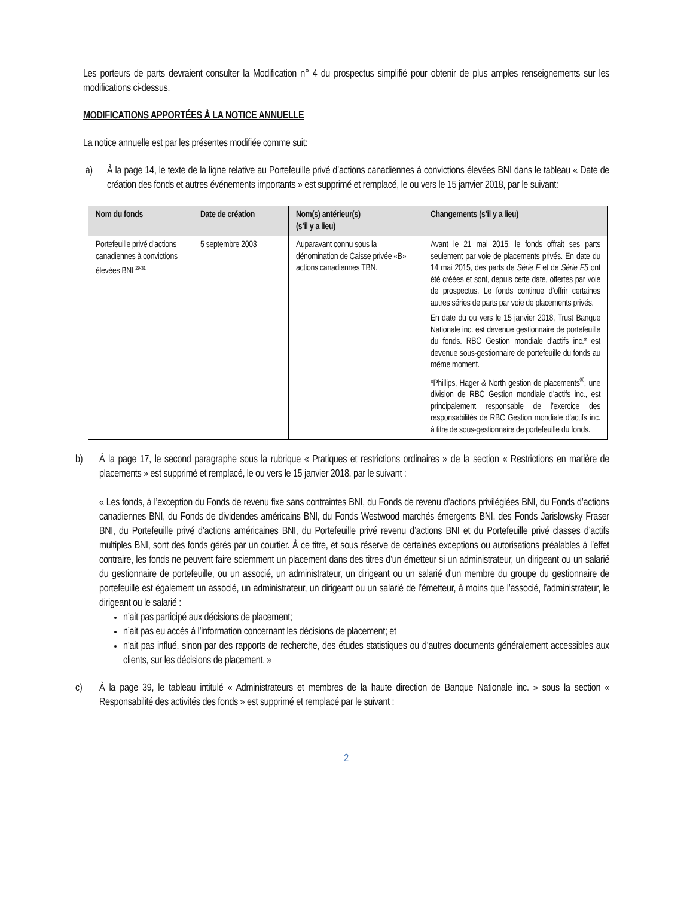Les porteurs de parts devraient consulter la Modification n° 4 du prospectus simplifié pour obtenir de plus amples renseignements sur les modifications ci-dessus.
MODIFICATIONS APPORTÉES À LA NOTICE ANNUELLE
La notice annuelle est par les présentes modifiée comme suit:
a) À la page 14, le texte de la ligne relative au Portefeuille privé d’actions canadiennes à convictions élevées BNI dans le tableau « Date de création des fonds et autres événements importants » est supprimé et remplacé, le ou vers le 15 janvier 2018, par le suivant:
| Nom du fonds | Date de création | Nom(s) antérieur(s) (s’il y a lieu) | Changements (s’il y a lieu) |
| --- | --- | --- | --- |
| Portefeuille privé d’actions canadiennes à convictions élevées BNI <sup>29-31</sup> | 5 septembre 2003 | Auparavant connu sous la dénomination de Caisse privée «B» actions canadiennes TBN. | Avant le 21 mai 2015, le fonds offrait ses parts seulement par voie de placements privés. En date du 14 mai 2015, des parts de Série F et de Série F5 ont été créées et sont, depuis cette date, offertes par voie de prospectus. Le fonds continue d’offrir certaines autres séries de parts par voie de placements privés. En date du ou vers le 15 janvier 2018, Trust Banque Nationale inc. est devenue gestionnaire de portefeuille du fonds. RBC Gestion mondiale d’actifs inc.* est devenue sous-gestionnaire de portefeuille du fonds au même moment. *Phillips, Hager & North gestion de placements<sup>®</sup>, une division de RBC Gestion mondiale d’actifs inc., est principalement responsable de l’exercice des responsabilités de RBC Gestion mondiale d’actifs inc. à titre de sous-gestionnaire de portefeuille du fonds. |
b) À la page 17, le second paragraphe sous la rubrique « Pratiques et restrictions ordinaires » de la section « Restrictions en matière de placements » est supprimé et remplacé, le ou vers le 15 janvier 2018, par le suivant :
« Les fonds, à l’exception du Fonds de revenu fixe sans contraintes BNI, du Fonds de revenu d’actions privilégiées BNI, du Fonds d’actions canadiennes BNI, du Fonds de dividendes américains BNI, du Fonds Westwood marchés émergents BNI, des Fonds Jarislowsky Fraser BNI, du Portefeuille privé d’actions américaines BNI, du Portefeuille privé revenu d’actions BNI et du Portefeuille privé classes d’actifs multiples BNI, sont des fonds gérés par un courtier. À ce titre, et sous réserve de certaines exceptions ou autorisations préalables à l’effet contraire, les fonds ne peuvent faire sciemment un placement dans des titres d’un émetteur si un administrateur, un dirigeant ou un salarié du gestionnaire de portefeuille, ou un associé, un administrateur, un dirigeant ou un salarié d’un membre du groupe du gestionnaire de portefeuille est également un associé, un administrateur, un dirigeant ou un salarié de l’émetteur, à moins que l’associé, l’administrateur, le dirigeant ou le salarié :
n’ait pas participé aux décisions de placement;
n’ait pas eu accès à l’information concernant les décisions de placement; et
n’ait pas influé, sinon par des rapports de recherche, des études statistiques ou d’autres documents généralement accessibles aux clients, sur les décisions de placement. »
c) À la page 39, le tableau intitulé « Administrateurs et membres de la haute direction de Banque Nationale inc. » sous la section « Responsabilité des activités des fonds » est supprimé et remplacé par le suivant :
2